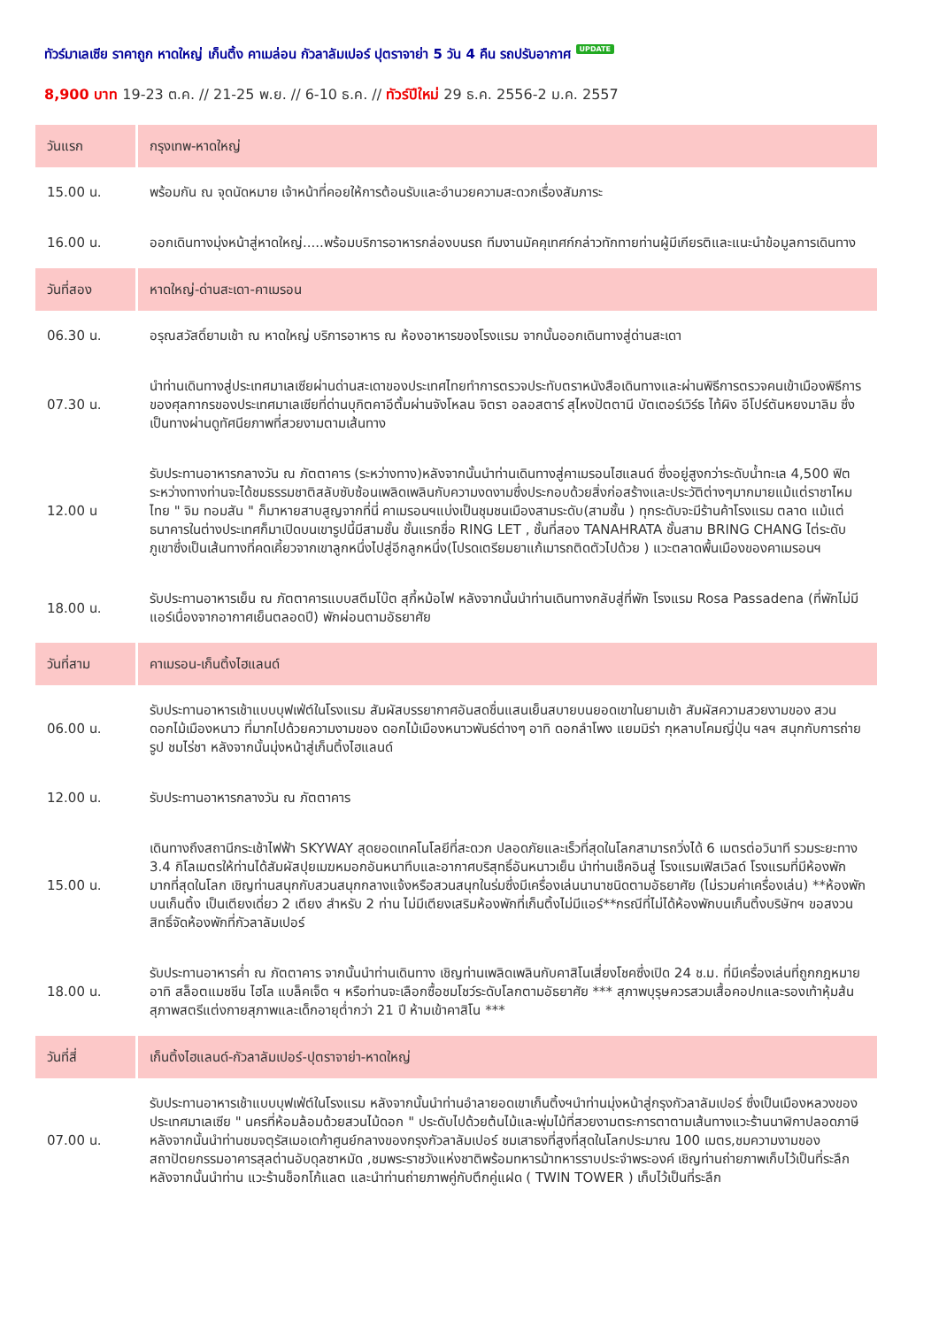ทัวร์มาเลเซีย ราคาถูก หาดใหญ่ เก็นติ้ง คาเมล่อน กัวลาลัมเปอร์ ปุตราจาย่า 5 วัน 4 คืน รถปรับอากาศ UPDATE
8,900 บาท 19-23 ต.ค. // 21-25 พ.ย. // 6-10 ธ.ค. // ทัวร์ปีใหม่ 29 ธ.ค. 2556-2 ม.ค. 2557
| วันแรก | กรุงเทพ-หาดใหญ่ |
| 15.00 น. | พร้อมกัน ณ จุดนัดหมาย เจ้าหน้าที่คอยให้การต้อนรับและอำนวยความสะดวกเรื่องสัมภาระ |
| 16.00 น. | ออกเดินทางมุ่งหน้าสู่หาดใหญ่.....พร้อมบริการอาหารกล่องบนรถ ทีมงานมัคคุเทศก์กล่าวทักทายท่านผู้มีเกียรติและแนะนำข้อมูลการเดินทาง |
| วันที่สอง | หาดใหญ่-ด่านสะเดา-คาเมรอน |
| 06.30 น. | อรุณสวัสดิ์ยามเช้า ณ หาดใหญ่ บริการอาหาร ณ ห้องอาหารของโรงแรม จากนั้นออกเดินทางสู่ด่านสะเดา |
| 07.30 น. | นำท่านเดินทางสู่ประเทศมาเลเซียผ่านด่านสะเดาของประเทศไทยทำการตรวจประทับตราหนังสือเดินทางและผ่านพิธีการตรวจคนเข้าเมืองพิธีการของศุลกากรของประเทศมาเลเซียที่ด่านบุกิตคาอีตั้มผ่านจังโหลน จิตรา อลอสตาร์ สุไหงปัตตานี บัตเตอร์เวิร์ธ ไท้ผิง อีโปร์ตันหยงมาลิม ซึ่งเป็นทางผ่านดูทัศนียภาพที่สวยงามตามเส้นทาง |
| 12.00 น | รับประทานอาหารกลางวัน ณ ภัตตาคาร (ระหว่างทาง)หลังจากนั้นนำท่านเดินทางสู่คาเมรอนไฮแลนด์ ซึ่งอยู่สูงกว่าระดับน้ำทะเล 4,500 ฟิต ระหว่างทางท่านจะได้ชมธรรมชาติสลับซับซ้อนเพลิดเพลินกับความงดงามซึ่งประกอบด้วยสิ่งก่อสร้างและประวัติต่างๆมากมายแม้แต่ราชาไหมไทย " จิม ทอมสัน " ก็มาหายสาบสูญจากที่นี่ คาเมรอนฯแบ่งเป็นชุมชนเมืองสามระดับ(สามชั้น ) ทุกระดับจะมีร้านค้าโรงแรม ตลาด แม้แต่ธนาคารในต่างประเทศก็มาเปิดบนเขารูปนี้มีสามชั้น ชั้นแรกชื่อ RING LET , ชั้นที่สอง TANAHRATA ชั้นสาม BRING CHANG ไต่ระดับภูเขาซึ่งเป็นเส้นทางที่คดเคี้ยวจากเขาลูกหนึ่งไปสู่อีกลูกหนึ่ง(โปรดเตรียมยาแก้เมารถติดตัวไปด้วย ) แวะตลาดพื้นเมืองของคาเมรอนฯ |
| 18.00 น. | รับประทานอาหารเย็น ณ ภัตตาคารแบบสตีมโบ๊ต สุกี้หม้อไฟ หลังจากนั้นนำท่านเดินทางกลับสู่ที่พัก โรงแรม Rosa Passadena (ที่พักไม่มีแอร์เนื่องจากอากาศเย็นตลอดปี) พักผ่อนตามอัธยาศัย |
| วันที่สาม | คาเมรอน-เก็นติ้งไฮแลนด์ |
| 06.00 น. | รับประทานอาหารเช้าแบบบุฟเฟ่ต์ในโรงแรม สัมผัสบรรยากาศอันสดชื่นแสนเย็นสบายบนยอดเขาในยามเช้า สัมผัสความสวยงามของ สวนดอกไม้เมืองหนาว ที่มากไปด้วยความงามของ ดอกไม้เมืองหนาวพันธ์ต่างๆ อาทิ ดอกลำโพง แยมมิร่า กุหลาบโคมญี่ปุ่น ฯลฯ สนุกกับการถ่ายรูป ชมไร่ชา หลังจากนั้นมุ่งหน้าสู่เก็นติ้งไฮแลนด์ |
| 12.00 น. | รับประทานอาหารกลางวัน ณ ภัตตาคาร |
| 15.00 น. | เดินทางถึงสถานีกระเช้าไฟฟ้า SKYWAY สุดยอดเทคโนโลยีที่สะดวก ปลอดภัยและเร็วที่สุดในโลกสามารถวิ่งได้ 6 เมตรต่อวินาที รวมระยะทาง 3.4 กิโลเมตรให้ท่านได้สัมผัสปุยเมฆหมอกอันหนาทึบและอากาศบริสุทธิ์อันหนาวเย็น นำท่านเช็คอินสู่ โรงแรมเฟิสเวิลด์ โรงแรมที่มีห้องพักมากที่สุดในโลก เชิญท่านสนุกกับสวนสนุกกลางแจ้งหรือสวนสนุกในร่มซึ่งมีเครื่องเล่นนานาชนิดตามอัธยาศัย (ไม่รวมค่าเครื่องเล่น) **ห้องพักบนเก็นติ้ง เป็นเตียงเดี่ยว 2 เตียง สำหรับ 2 ท่าน ไม่มีเตียงเสริมห้องพักที่เก็นติ้งไม่มีแอร์**กรณีที่ไม่ได้ห้องพักบนเก็นติ้งบริษัทฯ ขอสงวนสิทธิ์จัดห้องพักที่กัวลาลัมเปอร์ |
| 18.00 น. | รับประทานอาหารค่ำ ณ ภัตตาคาร จากนั้นนำท่านเดินทาง เชิญท่านเพลิดเพลินกับคาสิโนเสี่ยงโชคซึ่งเปิด 24 ช.ม. ที่มีเครื่องเล่นที่ถูกกฎหมาย อาทิ สล็อตแมชชีน ไฮโล แบล็คเจ็ต ฯ หรือท่านจะเลือกซื้อชมโชว์ระดับโลกตามอัธยาศัย *** สุภาพบุรุษควรสวมเสื้อคอปกและรองเท้าหุ้มส้น สุภาพสตรีแต่งกายสุภาพและเด็กอายุต่ำกว่า 21 ปี ห้ามเข้าคาสิโน *** |
| วันที่สี่ | เก็นติ้งไฮแลนด์-กัวลาลัมเปอร์-ปุตราจาย่า-หาดใหญ่ |
| 07.00 น. | รับประทานอาหารเช้าแบบบุฟเฟ่ต์ในโรงแรม หลังจากนั้นนำท่านอำลายอดเขาเก็นติ้งฯนำท่านมุ่งหน้าสู่กรุงกัวลาลัมเปอร์ ซึ่งเป็นเมืองหลวงของประเทศมาเลเซีย " นครที่ห้อมล้อมด้วยสวนไม้ดอก " ประดับไปด้วยต้นไม้และพุ่มไม้ที่สวยงามตระการตาตามเส้นทางแวะร้านนาฬิกาปลอดภาษี หลังจากนั้นนำท่านชมจตุรัสเมอเดก้าศูนย์กลางของกรุงกัวลาลัมเปอร์ ชมเสาธงที่สูงที่สุดในโลกประมาณ 100 เมตร,ชมความงามของสถาปัตยกรรมอาคารสุลต่านอับดุลซาหมัด ,ชมพระราชวังแห่งชาติพร้อมทหารม้าทหารราบประจำพระองค์ เชิญท่านถ่ายภาพเก็บไว้เป็นที่ระลึก หลังจากนั้นนำท่าน แวะร้านช็อกโก้แลต และนำท่านถ่ายภาพคู่กับตึกคู่แฝด ( TWIN TOWER ) เก็บไว้เป็นที่ระลึก |